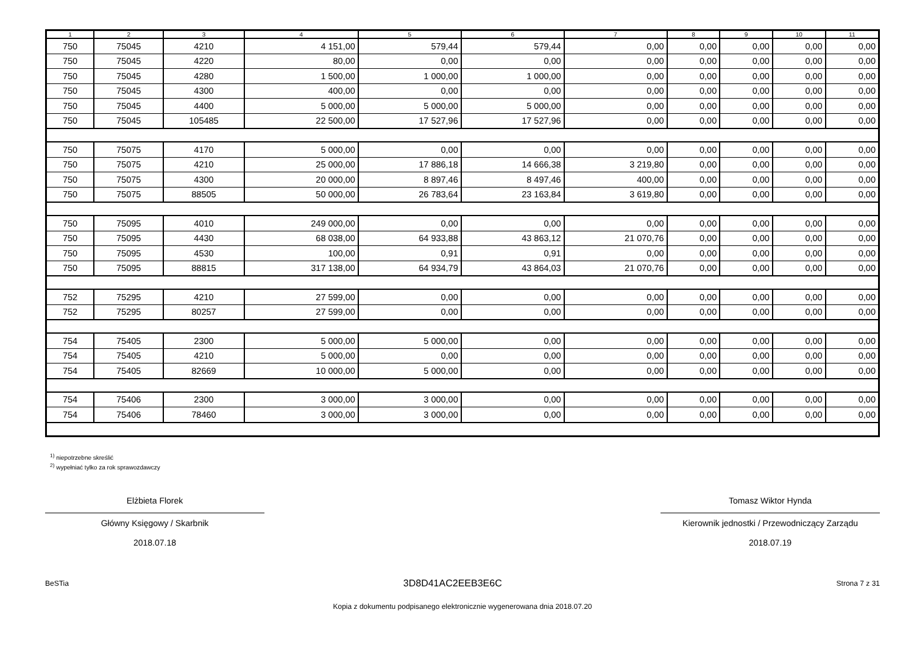| 1 | 2 | 3 | 4 | 5 | 6 | 7 | 8 | 9 | 10 | 11 |
| --- | --- | --- | --- | --- | --- | --- | --- | --- | --- | --- |
| 750 | 75045 | 4210 | 4 151,00 | 579,44 | 579,44 | 0,00 | 0,00 | 0,00 | 0,00 | 0,00 |
| 750 | 75045 | 4220 | 80,00 | 0,00 | 0,00 | 0,00 | 0,00 | 0,00 | 0,00 | 0,00 |
| 750 | 75045 | 4280 | 1 500,00 | 1 000,00 | 1 000,00 | 0,00 | 0,00 | 0,00 | 0,00 | 0,00 |
| 750 | 75045 | 4300 | 400,00 | 0,00 | 0,00 | 0,00 | 0,00 | 0,00 | 0,00 | 0,00 |
| 750 | 75045 | 4400 | 5 000,00 | 5 000,00 | 5 000,00 | 0,00 | 0,00 | 0,00 | 0,00 | 0,00 |
| 750 | 75045 | 105485 | 22 500,00 | 17 527,96 | 17 527,96 | 0,00 | 0,00 | 0,00 | 0,00 | 0,00 |
| 750 | 75075 | 4170 | 5 000,00 | 0,00 | 0,00 | 0,00 | 0,00 | 0,00 | 0,00 | 0,00 |
| 750 | 75075 | 4210 | 25 000,00 | 17 886,18 | 14 666,38 | 3 219,80 | 0,00 | 0,00 | 0,00 | 0,00 |
| 750 | 75075 | 4300 | 20 000,00 | 8 897,46 | 8 497,46 | 400,00 | 0,00 | 0,00 | 0,00 | 0,00 |
| 750 | 75075 | 88505 | 50 000,00 | 26 783,64 | 23 163,84 | 3 619,80 | 0,00 | 0,00 | 0,00 | 0,00 |
| 750 | 75095 | 4010 | 249 000,00 | 0,00 | 0,00 | 0,00 | 0,00 | 0,00 | 0,00 | 0,00 |
| 750 | 75095 | 4430 | 68 038,00 | 64 933,88 | 43 863,12 | 21 070,76 | 0,00 | 0,00 | 0,00 | 0,00 |
| 750 | 75095 | 4530 | 100,00 | 0,91 | 0,91 | 0,00 | 0,00 | 0,00 | 0,00 | 0,00 |
| 750 | 75095 | 88815 | 317 138,00 | 64 934,79 | 43 864,03 | 21 070,76 | 0,00 | 0,00 | 0,00 | 0,00 |
| 752 | 75295 | 4210 | 27 599,00 | 0,00 | 0,00 | 0,00 | 0,00 | 0,00 | 0,00 | 0,00 |
| 752 | 75295 | 80257 | 27 599,00 | 0,00 | 0,00 | 0,00 | 0,00 | 0,00 | 0,00 | 0,00 |
| 754 | 75405 | 2300 | 5 000,00 | 5 000,00 | 0,00 | 0,00 | 0,00 | 0,00 | 0,00 | 0,00 |
| 754 | 75405 | 4210 | 5 000,00 | 0,00 | 0,00 | 0,00 | 0,00 | 0,00 | 0,00 | 0,00 |
| 754 | 75405 | 82669 | 10 000,00 | 5 000,00 | 0,00 | 0,00 | 0,00 | 0,00 | 0,00 | 0,00 |
| 754 | 75406 | 2300 | 3 000,00 | 3 000,00 | 0,00 | 0,00 | 0,00 | 0,00 | 0,00 | 0,00 |
| 754 | 75406 | 78460 | 3 000,00 | 3 000,00 | 0,00 | 0,00 | 0,00 | 0,00 | 0,00 | 0,00 |
<sup>1)</sup> niepotrzebne skreślić
<sup>2)</sup> wypełniać tylko za rok sprawozdawczy
Elżbieta Florek
Główny Księgowy / Skarbnik
2018.07.18
Tomasz Wiktor Hynda
Kierownik jednostki / Przewodniczący Zarządu
2018.07.19
BeSTia 3D8D41AC2EEB3E6C Strona 7 z 31
Kopia z dokumentu podpisanego elektronicznie wygenerowana dnia 2018.07.20